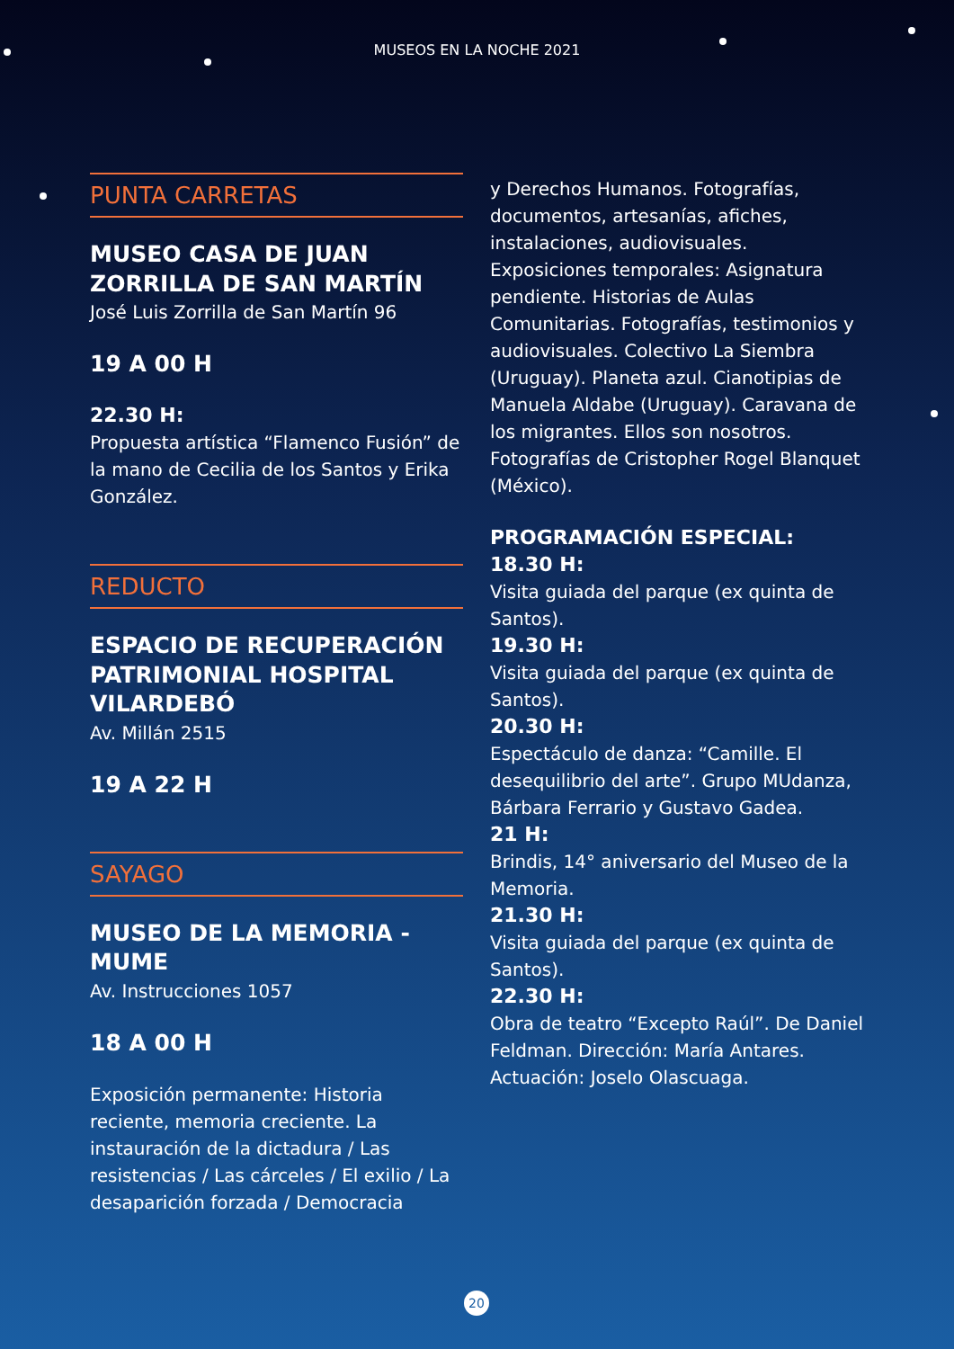MUSEOS EN LA NOCHE 2021
PUNTA CARRETAS
MUSEO CASA DE JUAN ZORRILLA DE SAN MARTÍN
José Luis Zorrilla de San Martín 96
19 A 00 H
22.30 H:
Propuesta artística “Flamenco Fusión” de la mano de Cecilia de los Santos y Erika González.
REDUCTO
ESPACIO DE RECUPERACIÓN PATRIMONIAL HOSPITAL VILARDEBÓ
Av. Millán 2515
19 A 22 H
SAYAGO
MUSEO DE LA MEMORIA - MUME
Av. Instrucciones 1057
18 A 00 H
Exposición permanente: Historia reciente, memoria creciente. La instauración de la dictadura / Las resistencias / Las cárceles / El exilio / La desaparición forzada / Democracia
y Derechos Humanos. Fotografías, documentos, artesanías, afiches, instalaciones, audiovisuales. Exposiciones temporales: Asignatura pendiente. Historias de Aulas Comunitarias. Fotografías, testimonios y audiovisuales. Colectivo La Siembra (Uruguay). Planeta azul. Cianotipias de Manuela Aldabe (Uruguay). Caravana de los migrantes. Ellos son nosotros. Fotografías de Cristopher Rogel Blanquet (México).
PROGRAMACIÓN ESPECIAL:
18.30 H:
Visita guiada del parque (ex quinta de Santos).
19.30 H:
Visita guiada del parque (ex quinta de Santos).
20.30 H:
Espectáculo de danza: “Camille. El desequilibrio del arte”. Grupo MUdanza, Bárbara Ferrario y Gustavo Gadea.
21 H:
Brindis, 14° aniversario del Museo de la Memoria.
21.30 H:
Visita guiada del parque (ex quinta de Santos).
22.30 H:
Obra de teatro “Excepto Raúl”. De Daniel Feldman. Dirección: María Antares. Actuación: Joselo Olascuaga.
20